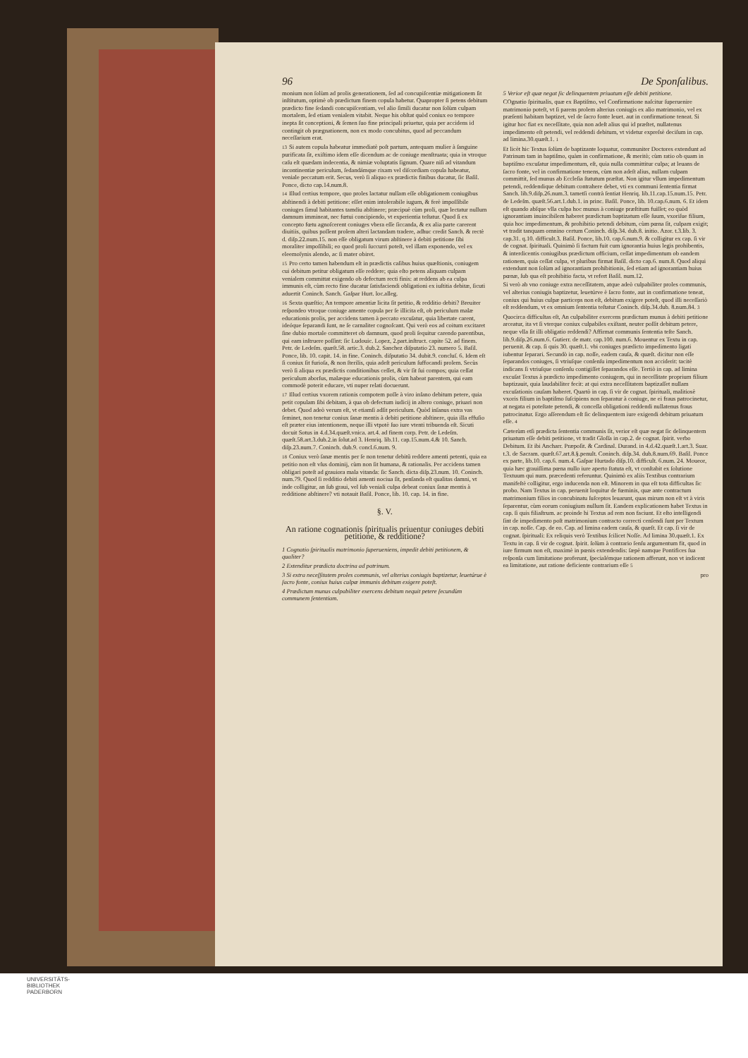96 De Sponſalibus.
monium non ſolùm ad prolis generationem, ſed ad concupiſcentiæ mitigationem ſit inſtitutum, optimè ob prædictum finem copula habetur. Quapropter ſi petens debitum prædicto fine ſedandi concupiſcentiam, vel alio ſimili ducatur non ſolùm culpam mortalem, ſed etiam venialem vitabit. Neque his obſtat quòd coniux eo tempore inepta ſit conceptioni, & ſemen ſuo fine principali priuetur, quia per accidens id contingit ob prægnationem, non ex modo concubitus, quod ad peccandum neceſſarium erat.
13 Si autem copula habeatur immediatè poſt partum, antequam mulier à ſanguine purificata ſit, exiſtimo idem eſſe dicendum ac de coniuge menſtruata; quia in vtroque caſu eſt quædam indecentia, & nimiæ voluptatis ſignum. Quare niſi ad vitandum incontinentiæ periculum, ſedandámque rixam vel diſcordiam copula habeatur, veniale peccatum erit. Secus, verò ſi aliquo ex prædictis finibus ducatur, ſic Baſil. Ponce, dicto cap.14.num.8.
14 Illud certius tempore, quo proles lactatur nullam eſſe obligationem coniugibus abſtinendi à debiti petitione: eſſet enim intolerabile iugum, & ferè impoſſibile coniuges ſimul habitantes tamdiu abſtinere; præcipuè cùm proli, quæ lectatur nullum damnum immineat, nec fœtui concipiendo, vt experientia teſtatur. Quod ſi ex concepto fœtu agnoſcerent coniuges vbera eſſe ſiccanda, & ex alia parte carerent diuitiis, quibus poſſent prolem alteri lactandam tradere, adhuc credit Sanch. & rectè d. diſp.22.num.15. non eſſe obligatum virum abſtinere à debiti petitione ſibi moraliter impoſſibili; eo quod proli ſuccurri poteſt, vel illam exponendo, vel ex eleemoſynis alendo, ac ſi mater obiret.
15 Pro certo tamen habendum eſt in prædictis caſibus huius quæſtionis, coniugem cui debitum petitur obligatum eſſe reddere; quia eſto petens aliquam culpam venialem committat exigendo ob defectum recti finis: at reddens ab ea culpa immunis eſt, cùm recto fine ducatur ſatisfaciendi obligationi ex iuſtitia debitæ, ſicuti aduertit Coninch. Sanch. Gaſpar Hurt. loc.alleg.
16 Sexta quæſtio; An tempore amentiæ licita ſit petitio, & redditio debiti? Breuiter reſpondeo vtroque coniuge amente copula per ſe illicita eſt, ob periculum malæ educationis prolis, per accidens tamen à peccato excuſatur, quia libertate carent, ideóque ſeparandi ſunt, ne ſe carnaliter cognoſcant. Qui verò eos ad coitum excitaret ſine dubio mortale committeret ob damnum, quod proli ſequitur carendo parentibus, qui eam inſtruere poſſint: ſic Ludouic. Lopez, 2.part.inſtruct. capite 52. ad finem. Petr. de Ledeſm. quæſt.58. artic.3. dub.2. Sanchez diſputatio 23. numero 5. Baſil. Ponce, lib. 10. capit. 14. in fine. Coninch. diſputatio 34. dubit.9. concluſ. 6. Idem eſt ſi coniux ſit furioſa, & non ſterilis, quia adeſt periculum ſuffocandi prolem. Secùs verò ſi aliqua ex prædictis conditionibus ceſſet, & vir ſit ſui compos; quia ceſſat periculum aborſus, malæque educationis prolis, cùm habeat parentem, qui eam commodè poterit educare, vti nuper relati docuerunt.
17 Illud certius vxorem rationis compotem poſſe à viro inſano debitum petere, quia petit copulam ſibi debitam, à qua ob defectum iudicij in altero coniuge, priuari non debet. Quod adeò verum eſt, vt etiamſi adſit periculum. Quòd inſanus extra vas ſeminet, non tenetur coniux ſanæ mentis à debiti petitione abſtinere, quia illa effuſio eſt præter eius intentionem, neque illi vtpotè ſuo iure vtenti tribuenda eſt. Sicuti docuit Sotus in 4.d.34.quæſt.vnica. art.4. ad finem corp. Petr. de Ledeſm. quæſt.58.art.3.dub.2.in ſolut.ad 3. Henriq. lib.11. cap.15.num.4.& 10. Sanch. diſp.23.num.7. Coninch. dub.9. concl.6.num. 9.
18 Coniux verò ſanæ mentis per ſe non tenetur debitũ reddere amenti petenti, quia ea petitio non eſt vſus dominij, cùm non ſit humana, & rationalis. Per accidens tamen obligari poteſt ad grauiora mala vitanda: ſic Sanch. dicta diſp.23.num. 10. Coninch. num.79. Quod ſi redditio debiti amenti nociua ſit, penſanda eſt qualitas damni, vt inde colligitur, an ſub graui, vel ſub veniali culpa debeat coniux ſanæ mentis à redditione abſtinere? vti notauit Baſil. Ponce, lib. 10. cap. 14. in fine.
§. V.
An ratione cognationis ſpiritualis priuentur coniuges debiti petitione, & redditione?
1 Cognatio ſpiritualis matrimonio ſuperueniens, impedit debiti petitionem, & qualiter?
2 Extenditur prædicta doctrina ad patrinum.
3 Si extra neceſſitatem proles communis, vel alterius coniugis baptizetur, leuetúrue è ſacro fonte, coniux huius culpæ immunis debitum exigere poteſt.
4 Prædictum munus culpabiliter exercens debitum nequit petere ſecundùm communem ſententiam.
5 Verior eſt quæ negat ſic delinquentem priuatum eſſe debiti petitione.
COgnatio ſpiritualis, quæ ex Baptiſmo, vel Confirmatione naſcitur ſuperuenire matrimonio poteſt, vt ſi parens prolem alterius coniugis ex alio matrimonio, vel ex præſenti habitam baptizet, vel de ſacro fonte leuet. aut in confirmatione teneat. Si igitur hoc fiat ex neceſſitate, quia non adeſt alius qui id præſtet, nullatenus impedimento eſt petendi, vel reddendi debitum, vt videtur expreſsè deciſum in cap. ad limina.30.quæſt.1. 1
Et licèt hic Textus ſolùm de baptizante loquatur, communiter Doctores extendunt ad Patrinum tam in baptiſmo, quàm in confirmatione, & meritò; cùm ratio ob quam in baptiſmo excuſatur impedimentum, eſt, quia nulla committitur culpa; at leuans de ſacro fonte, vel in confirmatione tenens, cùm non adeſt alius, nullam culpam committit, ſed munus ab Eccleſia ſtatutum præſtat. Non igitur vllum impedimentum petendi, reddendique debitum contrahere debet, vti ex communi ſententia firmat Sanch. lib.9.diſp.26.num.3. tametſi contrà ſentiat Henriq. lib.11.cap.15.num.15. Petr. de Ledeſm. quæſt.56.art.1.dub.1. in princ. Baſil. Ponce, lib. 10.cap.6.num. 6. Et idem eſt quando abſque vlla culpa hoc munus à coniuge præſtitum fuiſſet; eo quòd ignorantiam inuincibilem haberet prædictum baptizatum eſſe ſuum, vxoriſue filium, quia hoc impedimentum, & prohibitio petendi debitum, cùm pœna ſit, culpam exigit; vt tradit tanquam omnino certum Coninch. diſp.34. dub.8. initio. Azor. t.3.lib. 3. cap.31. q.10. difficult.3. Baſil. Ponce, lib.10. cap.6.num.9. & colligitur ex cap. ſi vir de cognat. ſpirituali. Quinimò ſi factum fuit cum ignorantia huius legis prohibentis, & interdicentis coniugibus prædictum officium, ceſſat impedimentum ob eandem rationem, quia ceſſat culpa, vt pluribus firmat Baſil. dicto cap.6. num.8. Quod aliqui extendunt non ſolùm ad ignorantiam prohibitionis, ſed etiam ad ignorantiam huius pœnæ, ſub qua eſt prohibitio facta, vt refert Baſil. num.12.
Si verò ab vno coniuge extra neceſſitatem, atque adeò culpabiliter proles communis, vel alterius coniugis baptizetur, leuetúrve è ſacro fonte, aut in confirmatione teneat, coniux qui huius culpæ particeps non eſt, debitum exigere poteſt, quod illi neceſſariò eſt reddendum, vt ex omnium ſententia teſtatur Coninch. diſp.34.dub. 8.num.84. 3
Quocirca difficultas eſt, An culpabiliter exercens prædictum munus à debiti petitione arceatur, ita vt ſi vterque coniux culpabiles exiſtant, neuter poſſit debitum petere, neque vlla ſit illi obligatio reddendi? Affirmat communis ſententia teſte Sanch. lib.9.diſp.26.num.6. Gutierr. de matr. cap.100. num.6. Mouentur ex Textu in cap. peruenit. & cap. ſi quis 30. quæſt.1. vbi coniuges prædicto impedimento ligati iubentur ſeparari. Secundò in cap. noſſe, eadem cauſa, & quæſt. dicitur non eſſe ſeparandos coniuges, ſi vtriuſque conſenſu impedimentum non acciderit: tacitè indicans ſi vtriuſque conſenſu contigiſſet ſeparandos eſſe. Tertiò in cap. ad limina excuſat Textus à prædicto impedimento coniugem, qui in neceſſitate proprium filium baptizauit, quia laudabiliter fecit: at qui extra neceſſitatem baptizaſſet nullam excuſationis cauſam haberet. Quartò in cap. ſi vir de cognat. ſpirituali, malitiosè vxoris filium in baptiſmo ſuſcipiens non ſeparatur à coniuge, ne ei fraus patrocinetur, at negata ei poteſtate petendi, & conceſſa obligationi reddendi nullatenus fraus patrocinatur. Ergo aſſerendum eſt ſic delinquentem iure exigendi debitum priuatum eſſe. 4
Cæterùm etſi prædicta ſententia communis ſit, verior eſt quæ negat ſic delinquentem priuatum eſſe debiti petitione, vt tradit Gloſſa in cap.2. de cognat. ſpirit. verbo Debitum. Et ibi Ancharr. Præpoſit. & Cardinal. Durand. in 4.d.42.quæſt.1.art.3. Suar. t.3. de Sacram. quæſt.67.art.8.§.penult. Coninch. diſp.34. dub.8.num.69. Baſil. Ponce ex parte, lib.10. cap.6. num.4. Gaſpar Hurtado diſp.10. difficult. 6.num. 24. Moueor, quia hæc grauiſſima pœna nullo iure aperto ſtatuta eſt, vt conſtabit ex ſolutione Textuum qui num. præcedenti referuntur. Quinimò ex aliis Textibus contrarium manifeſtè colligitur, ergo inducenda non eſt. Minorem in qua eſt tota difficultas ſic probo. Nam Textus in cap. peruenit loquitur de fœminis, quæ ante contractum matrimonium filios in concubinatu ſuſceptos leuarunt, quas mirum non eſt vt à viris ſeparentur, cùm eorum coniugium nullum ſit. Eandem explicationem habet Textus in cap. ſi quis filiaſtrum. ac proinde hi Textus ad rem non faciunt. Et eſto intelligendi ſint de impedimento poſt matrimonium contracto correcti cenſendi ſunt per Textum in cap. noſſe. Cap. de eo. Cap. ad limina eadem cauſa, & quæſt. Et cap. ſi vir de cognat. ſpirituali: Ex reliquis verò Textibus ſcilicet Noſſe. Ad limina 30.quæſt.1. Ex Textu in cap. ſi vir de cognat. ſpirit. ſolùm à contrario ſenſu argumentum fit, quod in iure firmum non eſt, maximè in pœnis extendendis: ſæpè namque Pontifices ſua reſponſa cum limitatione proferunt, ſpecialémque rationem afferunt, non vt indicent ea limitatione, aut ratione deficiente contrarium eſſe 5
pro
UNIVERSITÄTS-
BIBLIOTHEK
PADERBORN